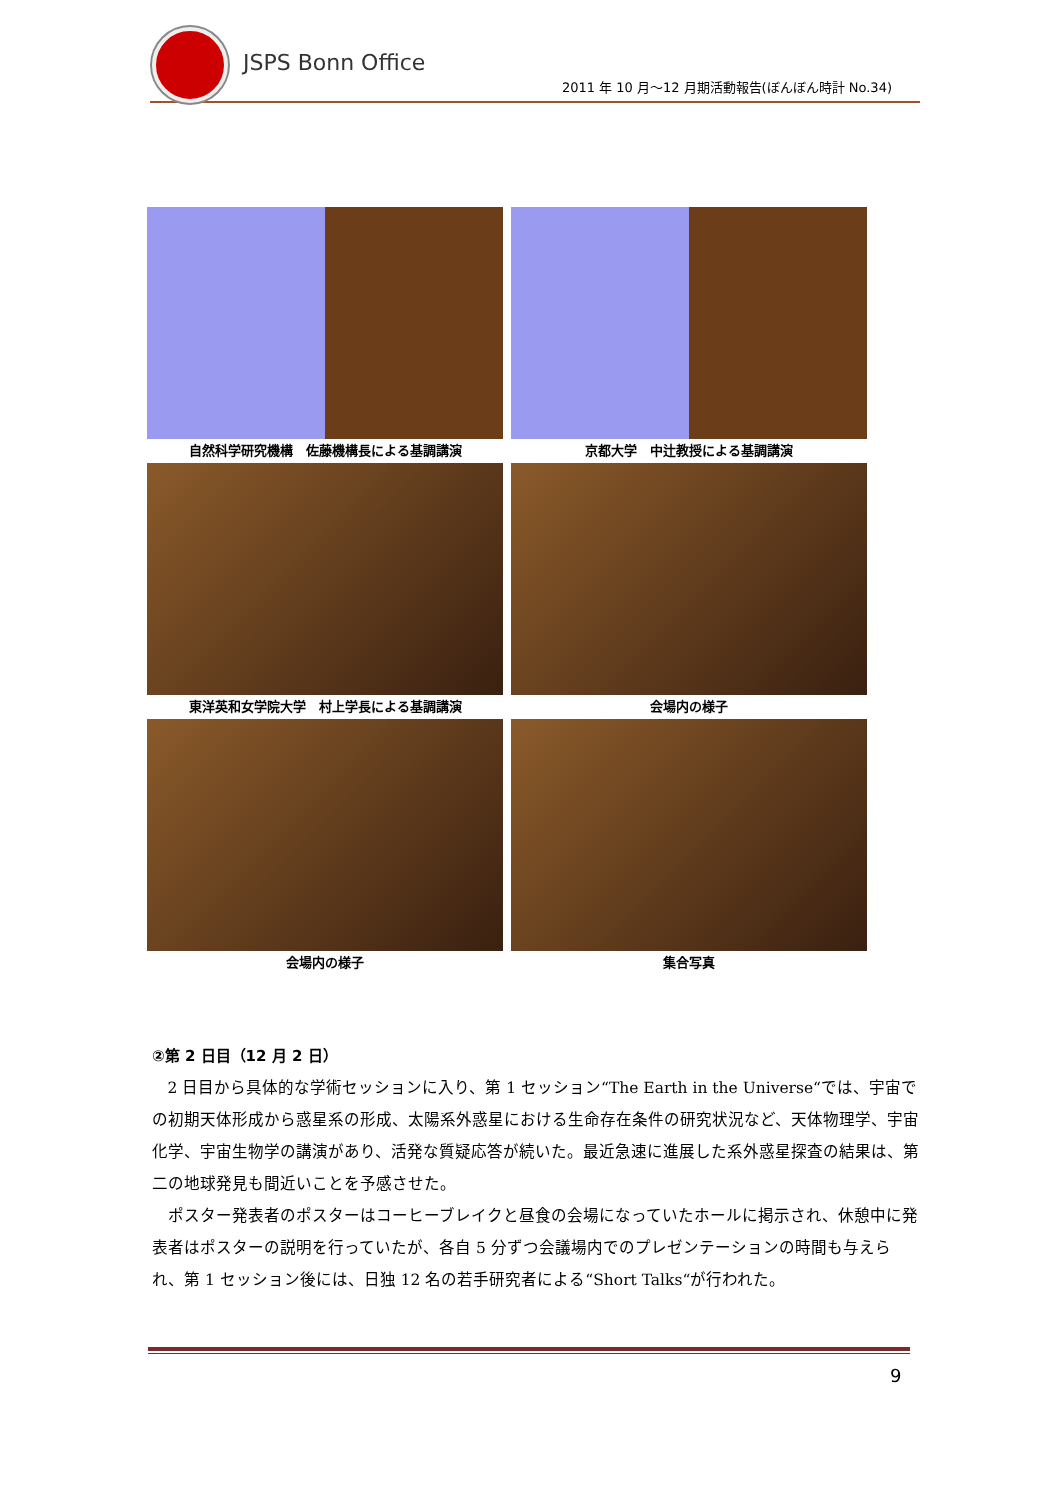JSPS Bonn Office
2011 年 10 月～12 月期活動報告(ぼんぼん時計 No.34)
自然科学研究機構　佐藤機構長による基調講演 京都大学　中辻教授による基調講演
東洋英和女学院大学　村上学長による基調講演 会場内の様子
会場内の様子 集合写真
②第 2 日目（12 月 2 日）
2 日目から具体的な学術セッションに入り、第 1 セッション“The Earth in the Universe“では、宇宙での初期天体形成から惑星系の形成、太陽系外惑星における生命存在条件の研究状況など、天体物理学、宇宙化学、宇宙生物学の講演があり、活発な質疑応答が続いた。最近急速に進展した系外惑星探査の結果は、第二の地球発見も間近いことを予感させた。
ポスター発表者のポスターはコーヒーブレイクと昼食の会場になっていたホールに掲示され、休憩中に発表者はポスターの説明を行っていたが、各自 5 分ずつ会議場内でのプレゼンテーションの時間も与えられ、第 1 セッション後には、日独 12 名の若手研究者による“Short Talks“が行われた。
9